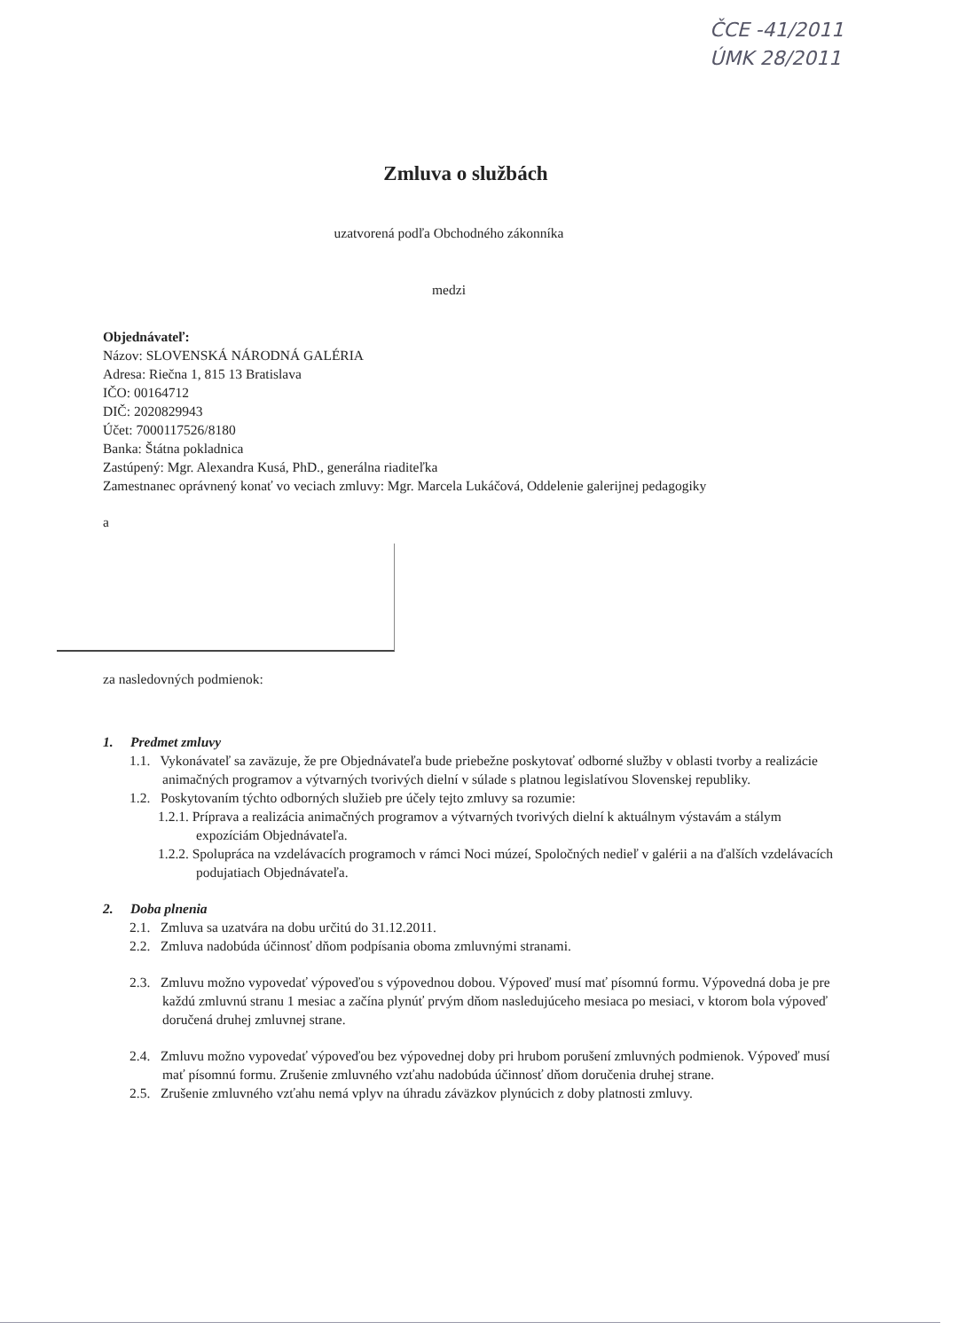ČCE -41/2011
ÚMK 28/2011
Zmluva o službách
uzatvorená podľa Obchodného zákonníka
medzi
Objednávateľ:
Názov: SLOVENSKÁ NÁRODNÁ GALÉRIA
Adresa: Riečna 1, 815 13 Bratislava
IČO: 00164712
DIČ: 2020829943
Účet: 7000117526/8180
Banka: Štátna pokladnica
Zastúpený: Mgr. Alexandra Kusá, PhD., generálna riaditeľka
Zamestnanec oprávnený konať vo veciach zmluvy: Mgr. Marcela Lukáčová, Oddelenie galerijnej pedagogiky
a
za nasledovných podmienok:
1. Predmet zmluvy
1.1. Vykonávateľ sa zaväzuje, že pre Objednávateľa bude priebežne poskytovať odborné služby v oblasti tvorby a realizácie animačných programov a výtvarných tvorivých dielní v súlade s platnou legislatívou Slovenskej republiky.
1.2. Poskytovaním týchto odborných služieb pre účely tejto zmluvy sa rozumie:
1.2.1. Príprava a realizácia animačných programov a výtvarných tvorivých dielní k aktuálnym výstavám a stálym expozíciám Objednávateľa.
1.2.2. Spolupráca na vzdelávacích programoch v rámci Noci múzeí, Spoločných nedieľ v galérii a na ďalších vzdelávacích podujatiach Objednávateľa.
2. Doba plnenia
2.1. Zmluva sa uzatvára na dobu určitú do 31.12.2011.
2.2. Zmluva nadobúda účinnosť dňom podpísania oboma zmluvnými stranami.
2.3. Zmluvu možno vypovedať výpoveďou s výpovednou dobou. Výpoveď musí mať písomnú formu. Výpovedná doba je pre každú zmluvnú stranu 1 mesiac a začína plynúť prvým dňom nasledujúceho mesiaca po mesiaci, v ktorom bola výpoveď doručená druhej zmluvnej strane.
2.4. Zmluvu možno vypovedať výpoveďou bez výpovednej doby pri hrubom porušení zmluvných podmienok. Výpoveď musí mať písomnú formu. Zrušenie zmluvného vzťahu nadobúda účinnosť dňom doručenia druhej strane.
2.5. Zrušenie zmluvného vzťahu nemá vplyv na úhradu záväzkov plynúcich z doby platnosti zmluvy.